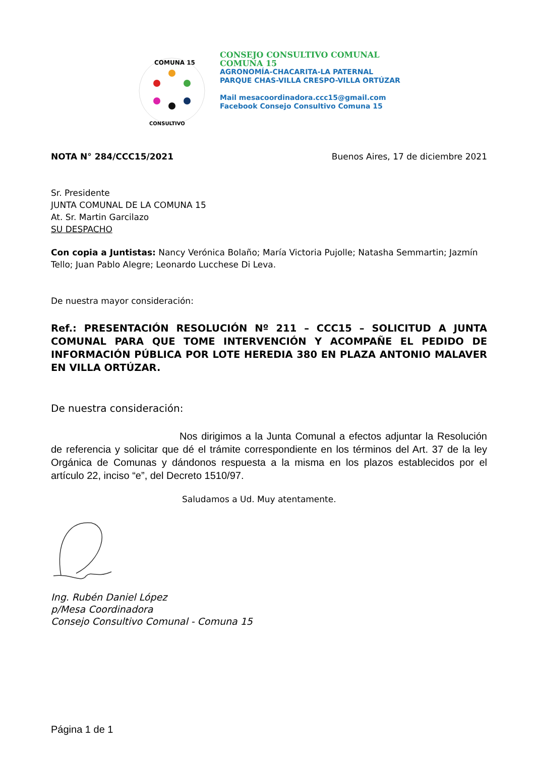COMUNA 15
CONSULTIVO
CONSEJO CONSULTIVO COMUNAL
COMUNA 15
AGRONOMÍA-CHACARITA-LA PATERNAL
PARQUE CHAS-VILLA CRESPO-VILLA ORTÚZAR
Mail mesacoordinadora.ccc15@gmail.com
Facebook Consejo Consultivo Comuna 15
NOTA N° 284/CCC15/2021 Buenos Aires, 17 de diciembre 2021
Sr. Presidente
JUNTA COMUNAL DE LA COMUNA 15
At. Sr. Martin Garcilazo
SU DESPACHO
Con copia a Juntistas: Nancy Verónica Bolaño; María Victoria Pujolle; Natasha Semmartin; Jazmín Tello; Juan Pablo Alegre; Leonardo Lucchese Di Leva.
De nuestra mayor consideración:
Ref.: PRESENTACIÓN RESOLUCIÓN Nº 211 – CCC15 – SOLICITUD A JUNTA COMUNAL PARA QUE TOME INTERVENCIÓN Y ACOMPAÑE EL PEDIDO DE INFORMACIÓN PÚBLICA POR LOTE HEREDIA 380 EN PLAZA ANTONIO MALAVER EN VILLA ORTÚZAR.
De nuestra consideración:
Nos dirigimos a la Junta Comunal a efectos adjuntar la Resolución de referencia y solicitar que dé el trámite correspondiente en los términos del Art. 37 de la ley Orgánica de Comunas y dándonos respuesta a la misma en los plazos establecidos por el artículo 22, inciso “e”, del Decreto 1510/97.
Saludamos a Ud. Muy atentamente.
Ing. Rubén Daniel López
p/Mesa Coordinadora
Consejo Consultivo Comunal - Comuna 15
Página 1 de 1